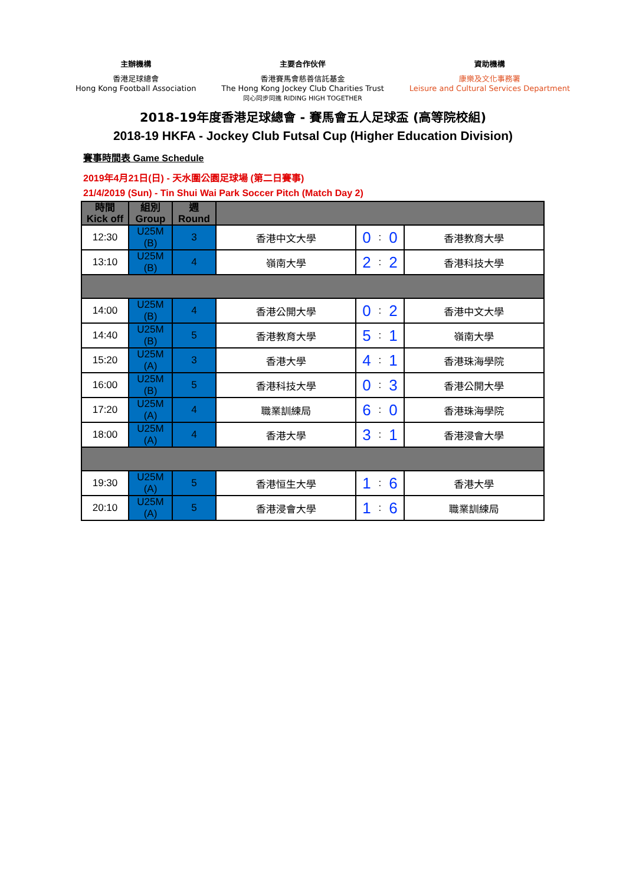主辦機構
香港足球總會
Hong Kong Football Association
主要合作伙伴
香港賽馬會慈善信託基金
The Hong Kong Jockey Club Charities Trust
同心同步同進 RIDING HIGH TOGETHER
資助機構
康樂及文化事務署
Leisure and Cultural Services Department
2018-19年度香港足球總會 - 賽馬會五人足球盃 (高等院校組)
2018-19 HKFA - Jockey Club Futsal Cup (Higher Education Division)
賽事時間表 Game Schedule
2019年4月21日(日) - 天水圍公園足球場 (第二日賽事)
21/4/2019 (Sun) - Tin Shui Wai Park Soccer Pitch (Match Day 2)
| 時間 Kick off | 組別 Group | 週 Round | | | | | |
| --- | --- | --- | --- | --- | --- | --- | --- |
| 12:30 | U25M (B) | 3 | 香港中文大學 | 0 | : | 0 | 香港教育大學 |
| 13:10 | U25M (B) | 4 | 嶺南大學 | 2 | : | 2 | 香港科技大學 |
| 14:00 | U25M (B) | 4 | 香港公開大學 | 0 | : | 2 | 香港中文大學 |
| 14:40 | U25M (B) | 5 | 香港教育大學 | 5 | : | 1 | 嶺南大學 |
| 15:20 | U25M (A) | 3 | 香港大學 | 4 | : | 1 | 香港珠海學院 |
| 16:00 | U25M (B) | 5 | 香港科技大學 | 0 | : | 3 | 香港公開大學 |
| 17:20 | U25M (A) | 4 | 職業訓練局 | 6 | : | 0 | 香港珠海學院 |
| 18:00 | U25M (A) | 4 | 香港大學 | 3 | : | 1 | 香港浸會大學 |
| 19:30 | U25M (A) | 5 | 香港恒生大學 | 1 | : | 6 | 香港大學 |
| 20:10 | U25M (A) | 5 | 香港浸會大學 | 1 | : | 6 | 職業訓練局 |